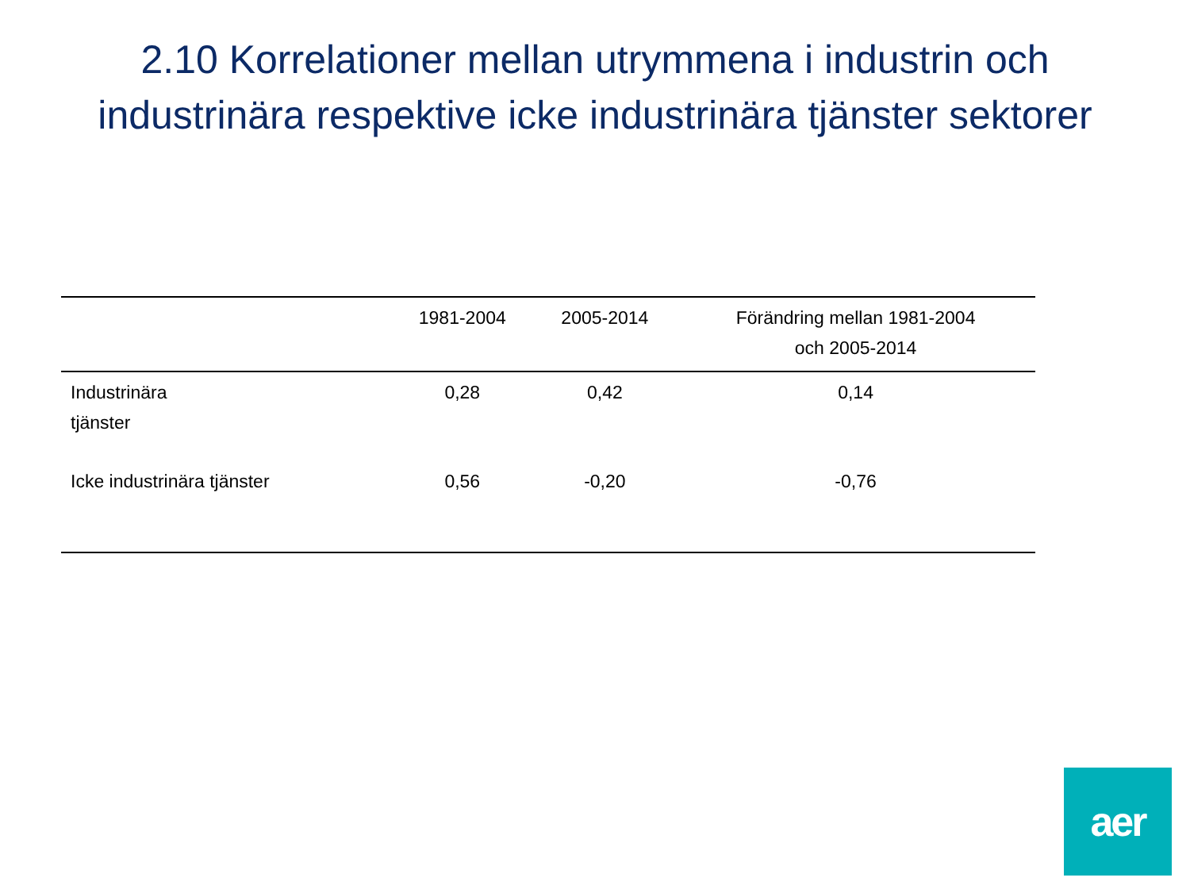2.10 Korrelationer mellan utrymmena i industrin och industrinära respektive icke industrinära tjänster sektorer
| | 1981-2004 | 2005-2014 | Förändring mellan 1981-2004 och 2005-2014 |
| --- | --- | --- | --- |
| Industrinära tjänster | 0,28 | 0,42 | 0,14 |
| Icke industrinära tjänster | 0,56 | -0,20 | -0,76 |
aer